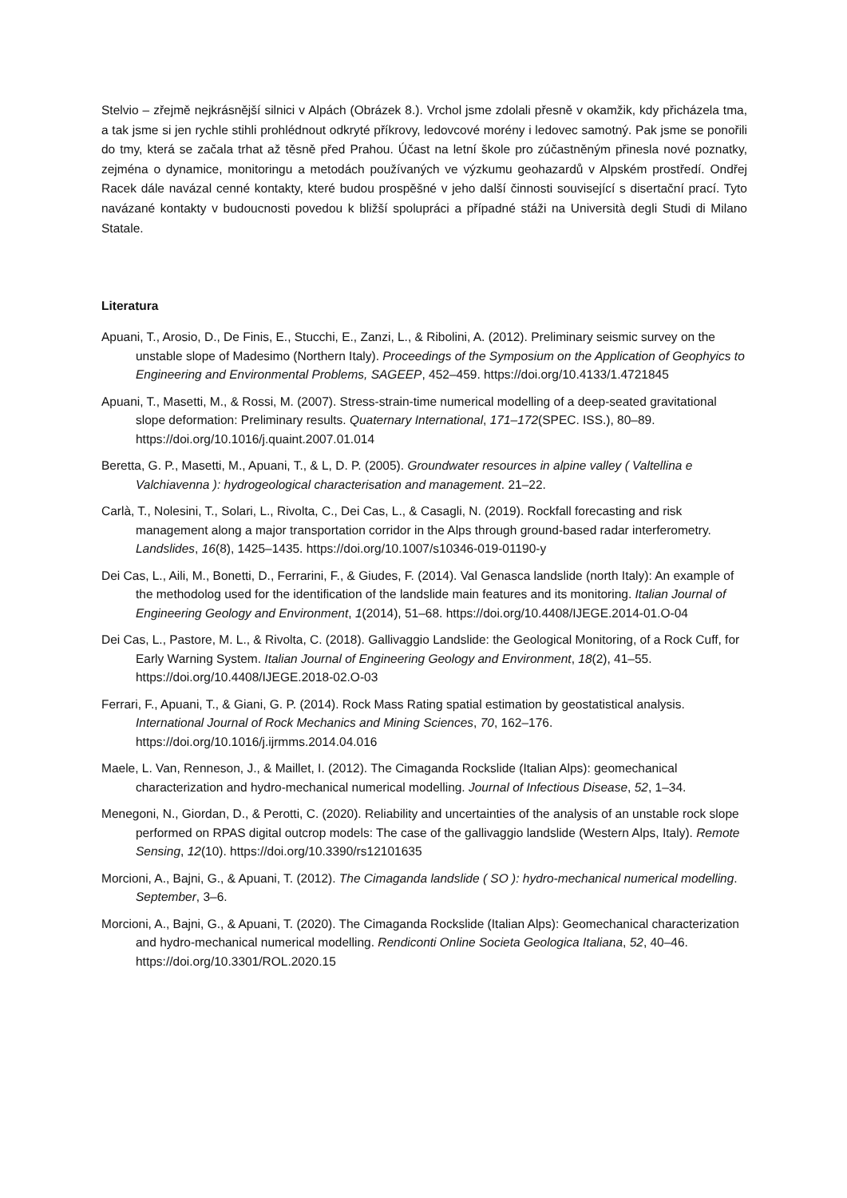Stelvio – zřejmě nejkrásnější silnici v Alpách (Obrázek 8.). Vrchol jsme zdolali přesně v okamžik, kdy přicházela tma, a tak jsme si jen rychle stihli prohlédnout odkryté příkrovy, ledovcové morény i ledovec samotný. Pak jsme se ponořili do tmy, která se začala trhat až těsně před Prahou. Účast na letní škole pro zúčastněným přinesla nové poznatky, zejména o dynamice, monitoringu a metodách používaných ve výzkumu geohazardů v Alpském prostředí. Ondřej Racek dále navázal cenné kontakty, které budou prospěšné v jeho další činnosti související s disertační prací. Tyto navázané kontakty v budoucnosti povedou k bližší spolupráci a případné stáži na Università degli Studi di Milano Statale.
Literatura
Apuani, T., Arosio, D., De Finis, E., Stucchi, E., Zanzi, L., & Ribolini, A. (2012). Preliminary seismic survey on the unstable slope of Madesimo (Northern Italy). Proceedings of the Symposium on the Application of Geophyics to Engineering and Environmental Problems, SAGEEP, 452–459. https://doi.org/10.4133/1.4721845
Apuani, T., Masetti, M., & Rossi, M. (2007). Stress-strain-time numerical modelling of a deep-seated gravitational slope deformation: Preliminary results. Quaternary International, 171–172(SPEC. ISS.), 80–89. https://doi.org/10.1016/j.quaint.2007.01.014
Beretta, G. P., Masetti, M., Apuani, T., & L, D. P. (2005). Groundwater resources in alpine valley ( Valtellina e Valchiavenna ): hydrogeological characterisation and management. 21–22.
Carlà, T., Nolesini, T., Solari, L., Rivolta, C., Dei Cas, L., & Casagli, N. (2019). Rockfall forecasting and risk management along a major transportation corridor in the Alps through ground-based radar interferometry. Landslides, 16(8), 1425–1435. https://doi.org/10.1007/s10346-019-01190-y
Dei Cas, L., Aili, M., Bonetti, D., Ferrarini, F., & Giudes, F. (2014). Val Genasca landslide (north Italy): An example of the methodolog used for the identification of the landslide main features and its monitoring. Italian Journal of Engineering Geology and Environment, 1(2014), 51–68. https://doi.org/10.4408/IJEGE.2014-01.O-04
Dei Cas, L., Pastore, M. L., & Rivolta, C. (2018). Gallivaggio Landslide: the Geological Monitoring, of a Rock Cuff, for Early Warning System. Italian Journal of Engineering Geology and Environment, 18(2), 41–55. https://doi.org/10.4408/IJEGE.2018-02.O-03
Ferrari, F., Apuani, T., & Giani, G. P. (2014). Rock Mass Rating spatial estimation by geostatistical analysis. International Journal of Rock Mechanics and Mining Sciences, 70, 162–176. https://doi.org/10.1016/j.ijrmms.2014.04.016
Maele, L. Van, Renneson, J., & Maillet, I. (2012). The Cimaganda Rockslide (Italian Alps): geomechanical characterization and hydro-mechanical numerical modelling. Journal of Infectious Disease, 52, 1–34.
Menegoni, N., Giordan, D., & Perotti, C. (2020). Reliability and uncertainties of the analysis of an unstable rock slope performed on RPAS digital outcrop models: The case of the gallivaggio landslide (Western Alps, Italy). Remote Sensing, 12(10). https://doi.org/10.3390/rs12101635
Morcioni, A., Bajni, G., & Apuani, T. (2012). The Cimaganda landslide ( SO ): hydro-mechanical numerical modelling. September, 3–6.
Morcioni, A., Bajni, G., & Apuani, T. (2020). The Cimaganda Rockslide (Italian Alps): Geomechanical characterization and hydro-mechanical numerical modelling. Rendiconti Online Societa Geologica Italiana, 52, 40–46. https://doi.org/10.3301/ROL.2020.15